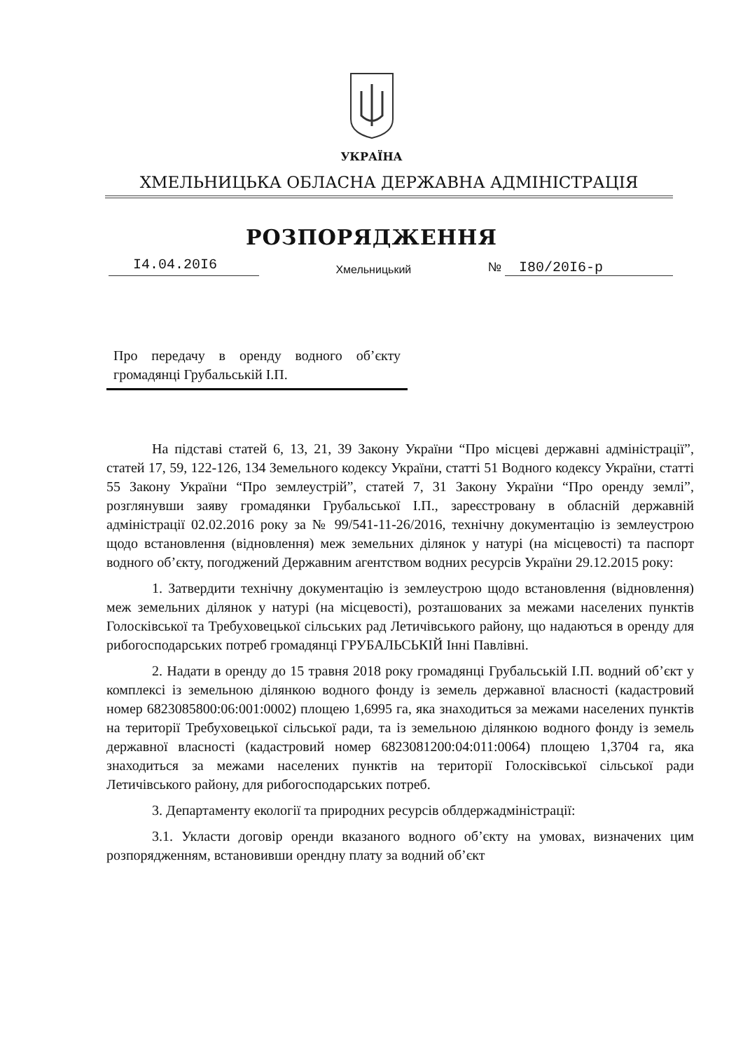УКРАЇНА
ХМЕЛЬНИЦЬКА ОБЛАСНА ДЕРЖАВНА АДМІНІСТРАЦІЯ
РОЗПОРЯДЖЕННЯ
I4.04.20I6
Хмельницький
№ I80/20I6-р
Про передачу в оренду водного об’єкту громадянці Грубальській І.П.
На підставі статей 6, 13, 21, 39 Закону України “Про місцеві державні адміністрації”, статей 17, 59, 122-126, 134 Земельного кодексу України, статті 51 Водного кодексу України, статті 55 Закону України “Про землеустрій”, статей 7, 31 Закону України “Про оренду землі”, розглянувши заяву громадянки Грубальської І.П., зареєстровану в обласній державній адміністрації 02.02.2016 року за № 99/541-11-26/2016, технічну документацію із землеустрою щодо встановлення (відновлення) меж земельних ділянок у натурі (на місцевості) та паспорт водного об’єкту, погоджений Державним агентством водних ресурсів України 29.12.2015 року:
1. Затвердити технічну документацію із землеустрою щодо встановлення (відновлення) меж земельних ділянок у натурі (на місцевості), розташованих за межами населених пунктів Голосківської та Требуховецької сільських рад Летичівського району, що надаються в оренду для рибогосподарських потреб громадянці ГРУБАЛЬСЬКІЙ Інні Павлівні.
2. Надати в оренду до 15 травня 2018 року громадянці Грубальській І.П. водний об’єкт у комплексі із земельною ділянкою водного фонду із земель державної власності (кадастровий номер 6823085800:06:001:0002) площею 1,6995 га, яка знаходиться за межами населених пунктів на території Требуховецької сільської ради, та із земельною ділянкою водного фонду із земель державної власності (кадастровий номер 6823081200:04:011:0064) площею 1,3704 га, яка знаходиться за межами населених пунктів на території Голосківської сільської ради Летичівського району, для рибогосподарських потреб.
3. Департаменту екології та природних ресурсів облдержадміністрації:
3.1. Укласти договір оренди вказаного водного об’єкту на умовах, визначених цим розпорядженням, встановивши орендну плату за водний об’єкт